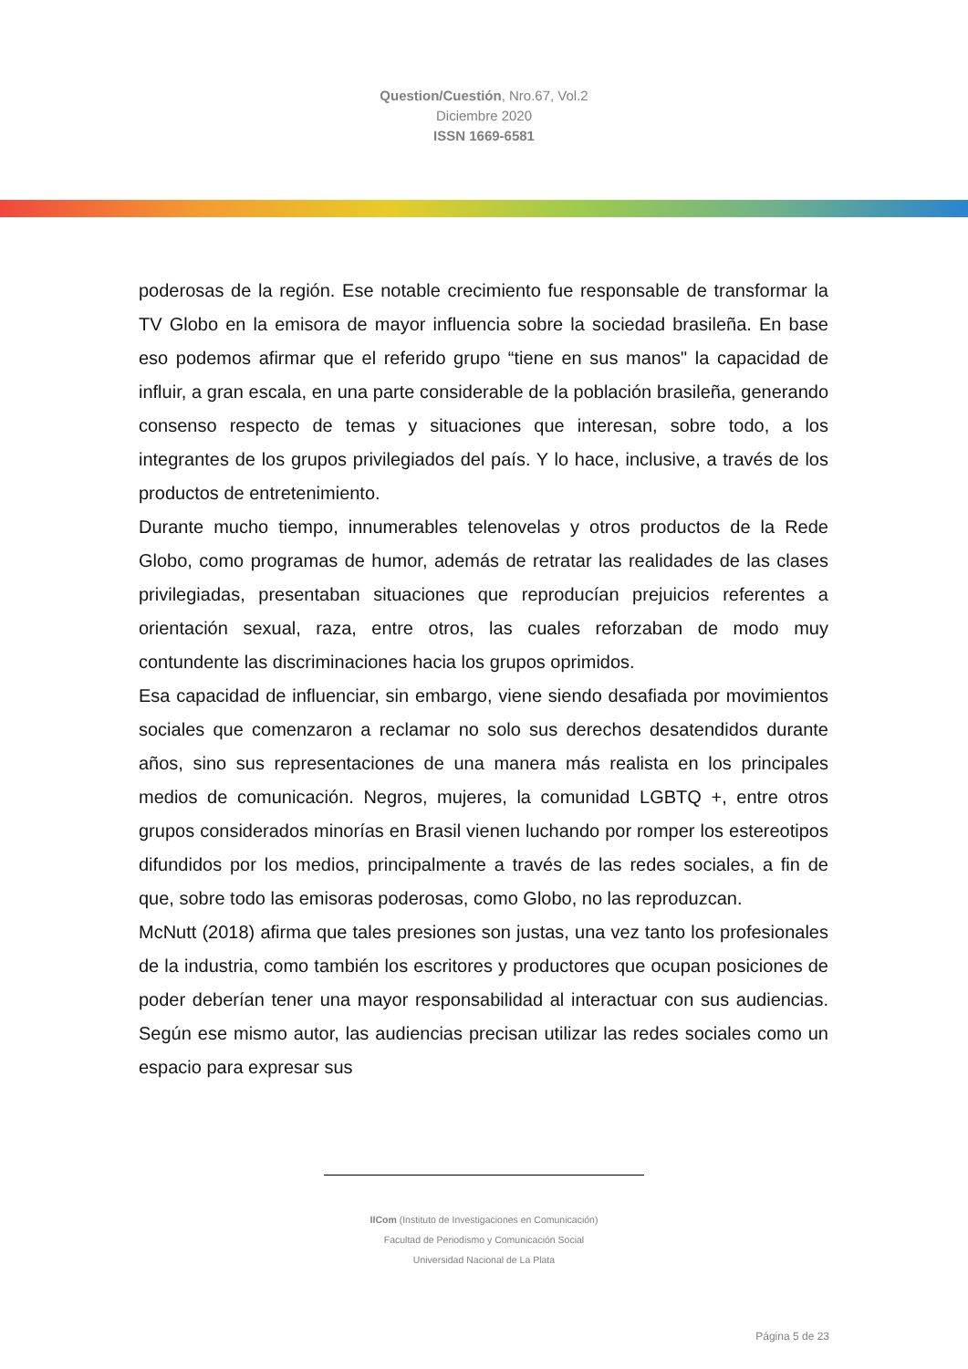Question/Cuestión, Nro.67, Vol.2
Diciembre 2020
ISSN 1669-6581
poderosas de la región. Ese notable crecimiento fue responsable de transformar la TV Globo en la emisora de mayor influencia sobre la sociedad brasileña. En base eso podemos afirmar que el referido grupo “tiene en sus manos" la capacidad de influir, a gran escala, en una parte considerable de la población brasileña, generando consenso respecto de temas y situaciones que interesan, sobre todo, a los integrantes de los grupos privilegiados del país. Y lo hace, inclusive, a través de los productos de entretenimiento.
Durante mucho tiempo, innumerables telenovelas y otros productos de la Rede Globo, como programas de humor, además de retratar las realidades de las clases privilegiadas, presentaban situaciones que reproducían prejuicios referentes a orientación sexual, raza, entre otros, las cuales reforzaban de modo muy contundente las discriminaciones hacia los grupos oprimidos.
Esa capacidad de influenciar, sin embargo, viene siendo desafiada por movimientos sociales que comenzaron a reclamar no solo sus derechos desatendidos durante años, sino sus representaciones de una manera más realista en los principales medios de comunicación. Negros, mujeres, la comunidad LGBTQ +, entre otros grupos considerados minorías en Brasil vienen luchando por romper los estereotipos difundidos por los medios, principalmente a través de las redes sociales, a fin de que, sobre todo las emisoras poderosas, como Globo, no las reproduzcan.
McNutt (2018) afirma que tales presiones son justas, una vez tanto los profesionales de la industria, como también los escritores y productores que ocupan posiciones de poder deberían tener una mayor responsabilidad al interactuar con sus audiencias. Según ese mismo autor, las audiencias precisan utilizar las redes sociales como un espacio para expresar sus
IICom (Instituto de Investigaciones en Comunicación)
Facultad de Periodismo y Comunicación Social
Universidad Nacional de La Plata
Página 5 de 23